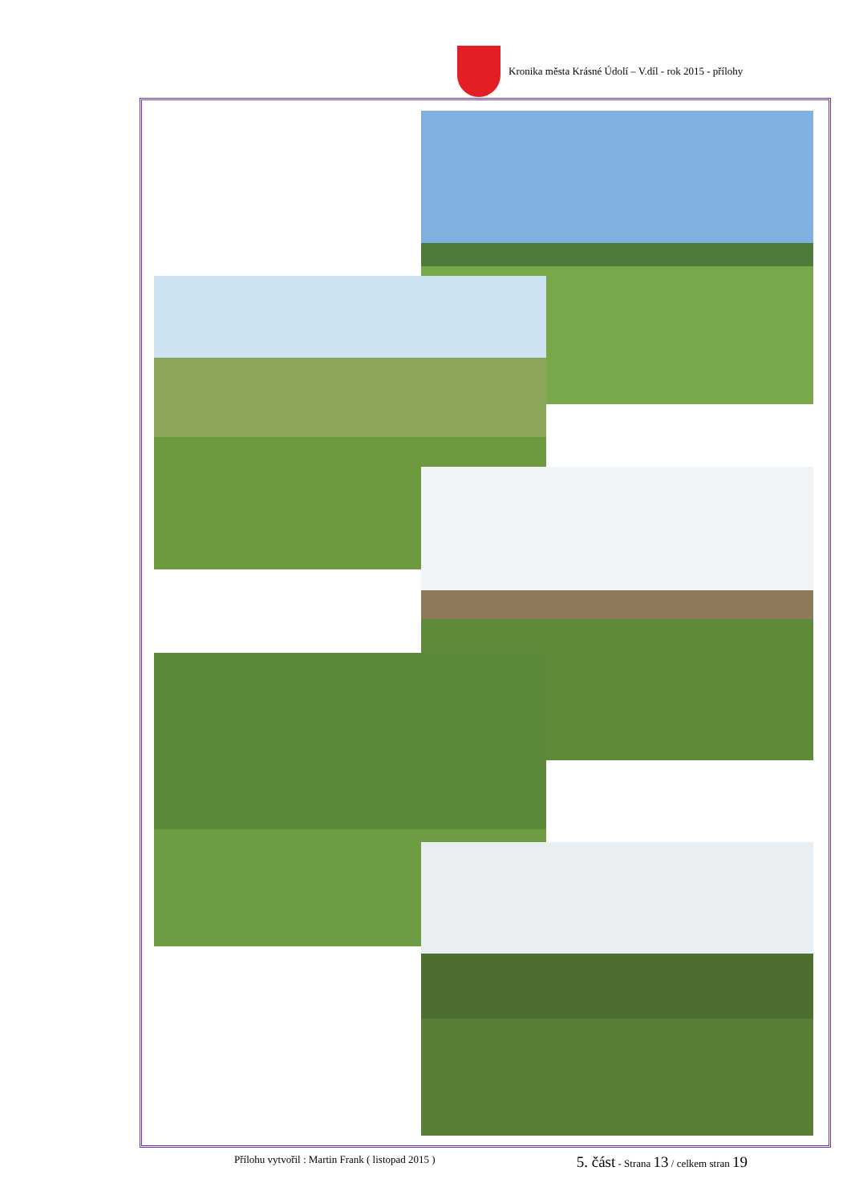Kronika města Krásné Údolí – V.díl - rok 2015 - přílohy
Přílohu vytvořil : Martin Frank ( listopad 2015 ) 5. část - Strana 13 / celkem stran 19